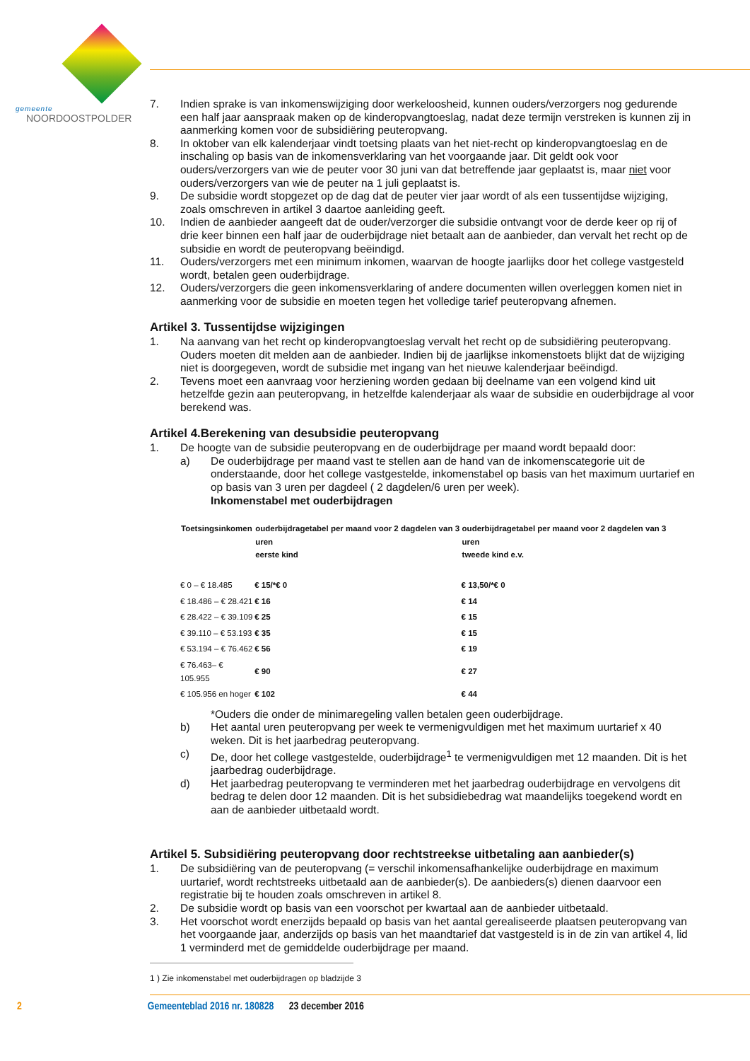gemeente
NOORDOOSTPOLDER
7. Indien sprake is van inkomenswijziging door werkeloosheid, kunnen ouders/verzorgers nog gedurende een half jaar aanspraak maken op de kinderopvangtoeslag, nadat deze termijn verstreken is kunnen zij in aanmerking komen voor de subsidiëring peuteropvang.
8. In oktober van elk kalenderjaar vindt toetsing plaats van het niet-recht op kinderopvangtoeslag en de inschaling op basis van de inkomensverklaring van het voorgaande jaar. Dit geldt ook voor ouders/verzorgers van wie de peuter voor 30 juni van dat betreffende jaar geplaatst is, maar niet voor ouders/verzorgers van wie de peuter na 1 juli geplaatst is.
9. De subsidie wordt stopgezet op de dag dat de peuter vier jaar wordt of als een tussentijdse wijziging, zoals omschreven in artikel 3 daartoe aanleiding geeft.
10. Indien de aanbieder aangeeft dat de ouder/verzorger die subsidie ontvangt voor de derde keer op rij of drie keer binnen een half jaar de ouderbijdrage niet betaalt aan de aanbieder, dan vervalt het recht op de subsidie en wordt de peuteropvang beëindigd.
11. Ouders/verzorgers met een minimum inkomen, waarvan de hoogte jaarlijks door het college vastgesteld wordt, betalen geen ouderbijdrage.
12. Ouders/verzorgers die geen inkomensverklaring of andere documenten willen overleggen komen niet in aanmerking voor de subsidie en moeten tegen het volledige tarief peuteropvang afnemen.
Artikel 3. Tussentijdse wijzigingen
1. Na aanvang van het recht op kinderopvangtoeslag vervalt het recht op de subsidiëring peuteropvang. Ouders moeten dit melden aan de aanbieder. Indien bij de jaarlijkse inkomenstoets blijkt dat de wijziging niet is doorgegeven, wordt de subsidie met ingang van het nieuwe kalenderjaar beëindigd.
2. Tevens moet een aanvraag voor herziening worden gedaan bij deelname van een volgend kind uit hetzelfde gezin aan peuteropvang, in hetzelfde kalenderjaar als waar de subsidie en ouderbijdrage al voor berekend was.
Artikel 4.Berekening van desubsidie peuteropvang
1. De hoogte van de subsidie peuteropvang en de ouderbijdrage per maand wordt bepaald door:
a) De ouderbijdrage per maand vast te stellen aan de hand van de inkomenscategorie uit de onderstaande, door het college vastgestelde, inkomenstabel op basis van het maximum uurtarief en op basis van 3 uren per dagdeel ( 2 dagdelen/6 uren per week).
Inkomenstabel met ouderbijdragen
| Toetsingsinkomen | ouderbijdragetabel per maand voor 2 dagdelen van 3 uren eerste kind | ouderbijdragetabel per maand voor 2 dagdelen van 3 uren tweede kind e.v. |
| --- | --- | --- |
| € 0 – € 18.485 | € 15/*€ 0 | € 13,50/*€ 0 |
| € 18.486 – € 28.421 | € 16 | € 14 |
| € 28.422 – € 39.109 | € 25 | € 15 |
| € 39.110 – € 53.193 | € 35 | € 15 |
| € 53.194 – € 76.462 | € 56 | € 19 |
| € 76.463– € 105.955 | € 90 | € 27 |
| € 105.956 en hoger | € 102 | € 44 |
*Ouders die onder de minimaregeling vallen betalen geen ouderbijdrage.
b) Het aantal uren peuteropvang per week te vermenigvuldigen met het maximum uurtarief x 40 weken. Dit is het jaarbedrag peuteropvang.
c) De, door het college vastgestelde, ouderbijdrage<sup>1</sup> te vermenigvuldigen met 12 maanden. Dit is het jaarbedrag ouderbijdrage.
d) Het jaarbedrag peuteropvang te verminderen met het jaarbedrag ouderbijdrage en vervolgens dit bedrag te delen door 12 maanden. Dit is het subsidiebedrag wat maandelijks toegekend wordt en aan de aanbieder uitbetaald wordt.
Artikel 5. Subsidiëring peuteropvang door rechtstreekse uitbetaling aan aanbieder(s)
1. De subsidiëring van de peuteropvang (= verschil inkomensafhankelijke ouderbijdrage en maximum uurtarief, wordt rechtstreeks uitbetaald aan de aanbieder(s). De aanbieders(s) dienen daarvoor een registratie bij te houden zoals omschreven in artikel 8.
2. De subsidie wordt op basis van een voorschot per kwartaal aan de aanbieder uitbetaald.
3. Het voorschot wordt enerzijds bepaald op basis van het aantal gerealiseerde plaatsen peuteropvang van het voorgaande jaar, anderzijds op basis van het maandtarief dat vastgesteld is in de zin van artikel 4, lid 1 verminderd met de gemiddelde ouderbijdrage per maand.
1 ) Zie inkomenstabel met ouderbijdragen op bladzijde 3
2 Gemeenteblad 2016 nr. 180828 23 december 2016